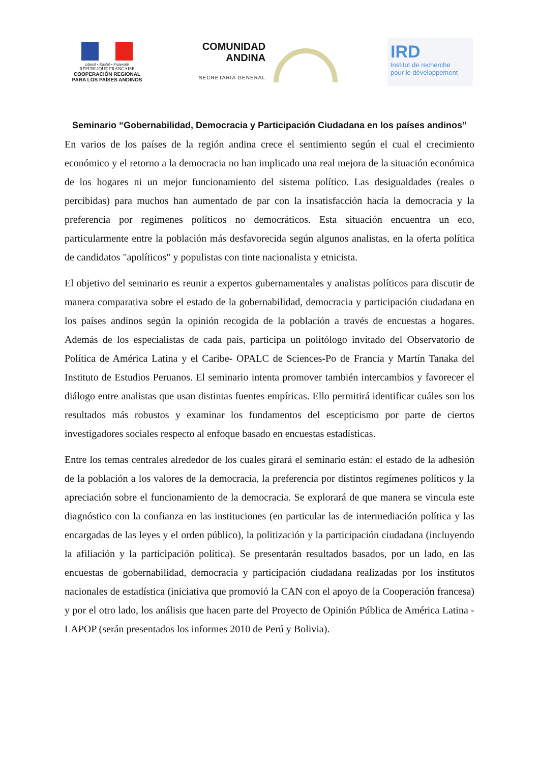Liberté • Égalité • Fraternité
RÉPUBLIQUE FRANÇAISE
COOPERACIÓN REGIONAL
PARA LOS PAÍSES ANDINOS
COMUNIDAD
ANDINA
SECRETARIA GENERAL
IRD
Institut de recherche
pour le développement
Seminario “Gobernabilidad, Democracia y Participación Ciudadana en los países andinos”
En varios de los países de la región andina crece el sentimiento según el cual el crecimiento económico y el retorno a la democracia no han implicado una real mejora de la situación económica de los hogares ni un mejor funcionamiento del sistema político. Las desigualdades (reales o percibidas) para muchos han aumentado de par con la insatisfacción hacía la democracia y la preferencia por regímenes políticos no democráticos. Esta situación encuentra un eco, particularmente entre la población más desfavorecida según algunos analistas, en la oferta política de candidatos "apolíticos" y populistas con tinte nacionalista y etnicista.
El objetivo del seminario es reunir a expertos gubernamentales y analistas políticos para discutir de manera comparativa sobre el estado de la gobernabilidad, democracia y participación ciudadana en los países andinos según la opinión recogida de la población a través de encuestas a hogares. Además de los especialistas de cada país, participa un politólogo invitado del Observatorio de Política de América Latina y el Caribe- OPALC de Sciences-Po de Francia y Martín Tanaka del Instituto de Estudios Peruanos. El seminario intenta promover también intercambios y favorecer el diálogo entre analistas que usan distintas fuentes empíricas. Ello permitirá identificar cuáles son los resultados más robustos y examinar los fundamentos del escepticismo por parte de ciertos investigadores sociales respecto al enfoque basado en encuestas estadísticas.
Entre los temas centrales alrededor de los cuales girará el seminario están: el estado de la adhesión de la población a los valores de la democracia, la preferencia por distintos regímenes políticos y la apreciación sobre el funcionamiento de la democracia. Se explorará de que manera se vincula este diagnóstico con la confianza en las instituciones (en particular las de intermediación política y las encargadas de las leyes y el orden público), la politización y la participación ciudadana (incluyendo la afiliación y la participación política). Se presentarán resultados basados, por un lado, en las encuestas de gobernabilidad, democracia y participación ciudadana realizadas por los institutos nacionales de estadística (iniciativa que promovió la CAN con el apoyo de la Cooperación francesa) y por el otro lado, los análisis que hacen parte del Proyecto de Opinión Pública de América Latina - LAPOP (serán presentados los informes 2010 de Perú y Bolivia).